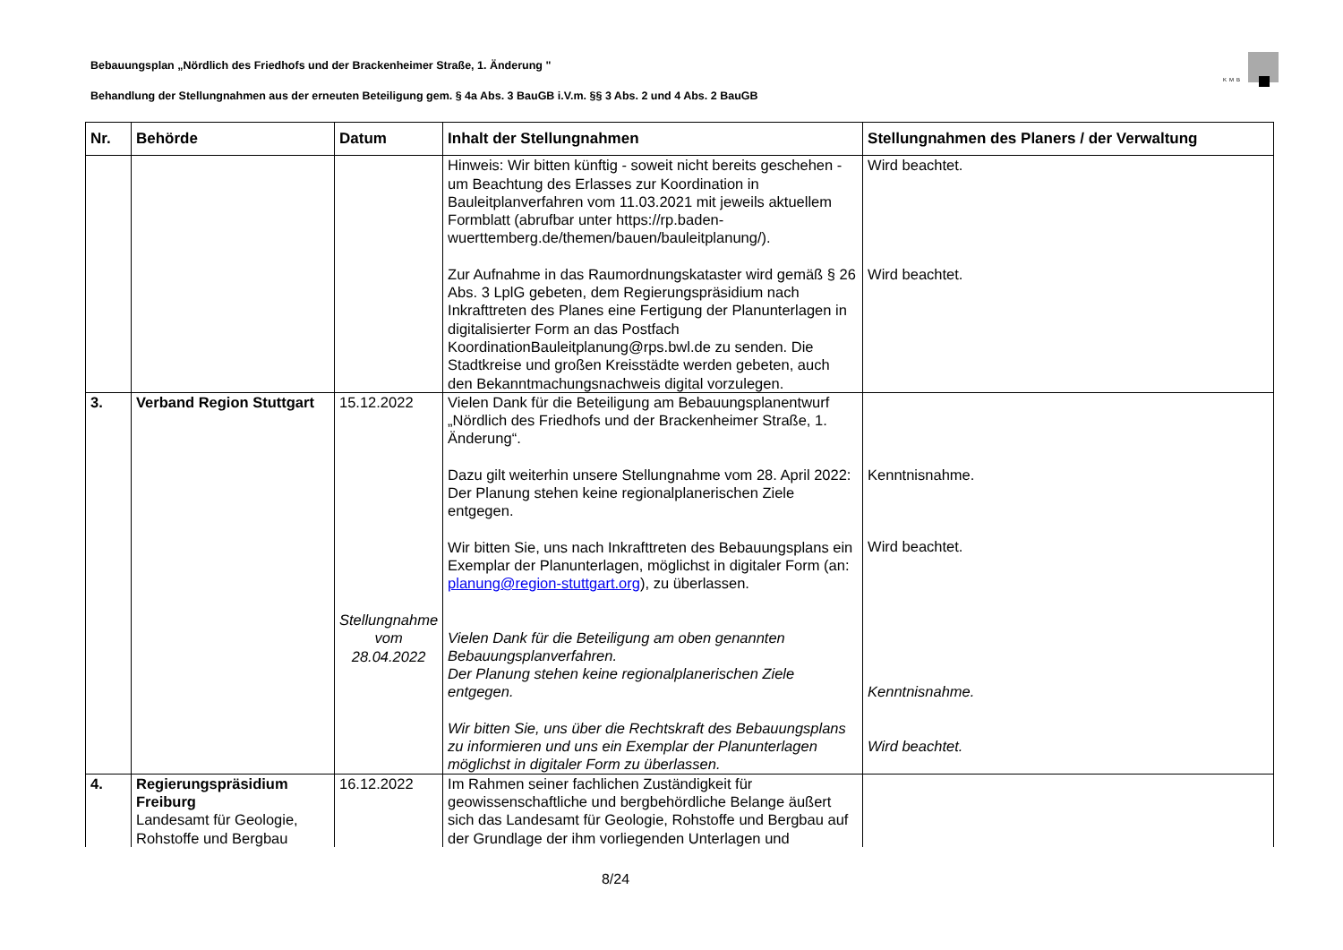Bebauungsplan „Nördlich des Friedhofs und der Brackenheimer Straße, 1. Änderung "
Behandlung der Stellungnahmen aus der erneuten Beteiligung gem. § 4a Abs. 3 BauGB i.V.m. §§ 3 Abs. 2 und 4 Abs. 2 BauGB
KMB
| Nr. | Behörde | Datum | Inhalt der Stellungnahmen | Stellungnahmen des Planers / der Verwaltung |
| --- | --- | --- | --- | --- |
| | | | Hinweis: Wir bitten künftig - soweit nicht bereits geschehen - um Beachtung des Erlasses zur Koordination in Bauleitplanverfahren vom 11.03.2021 mit jeweils aktuellem Formblatt (abrufbar unter https://rp.baden-wuerttemberg.de/themen/bauen/bauleitplanung/). Zur Aufnahme in das Raumordnungskataster wird gemäß § 26 Abs. 3 LplG gebeten, dem Regierungspräsidium nach Inkrafttreten des Planes eine Fertigung der Planunterlagen in digitalisierter Form an das Postfach KoordinationBauleitplanung@rps.bwl.de zu senden. Die Stadtkreise und großen Kreisstädte werden gebeten, auch den Bekanntmachungsnachweis digital vorzulegen. | Wird beachtet. Wird beachtet. |
| 3. | Verband Region Stuttgart | 15.12.2022 Stellungnahme vom 28.04.2022 | Vielen Dank für die Beteiligung am Bebauungsplanentwurf „Nördlich des Friedhofs und der Brackenheimer Straße, 1. Änderung“. Dazu gilt weiterhin unsere Stellungnahme vom 28. April 2022: Der Planung stehen keine regionalplanerischen Ziele entgegen. Wir bitten Sie, uns nach Inkrafttreten des Bebauungsplans ein Exemplar der Planunterlagen, möglichst in digitaler Form (an: planung@region-stuttgart.org ), zu überlassen. Vielen Dank für die Beteiligung am oben genannten Bebauungsplanverfahren. Der Planung stehen keine regionalplanerischen Ziele entgegen. Wir bitten Sie, uns über die Rechtskraft des Bebauungsplans zu informieren und uns ein Exemplar der Planunterlagen möglichst in digitaler Form zu überlassen. | Kenntnisnahme. Wird beachtet. Kenntnisnahme. Wird beachtet. |
| 4. | Regierungspräsidium Freiburg Landesamt für Geologie, Rohstoffe und Bergbau | 16.12.2022 | Im Rahmen seiner fachlichen Zuständigkeit für geowissenschaftliche und bergbehördliche Belange äußert sich das Landesamt für Geologie, Rohstoffe und Bergbau auf der Grundlage der ihm vorliegenden Unterlagen und | |
8/24